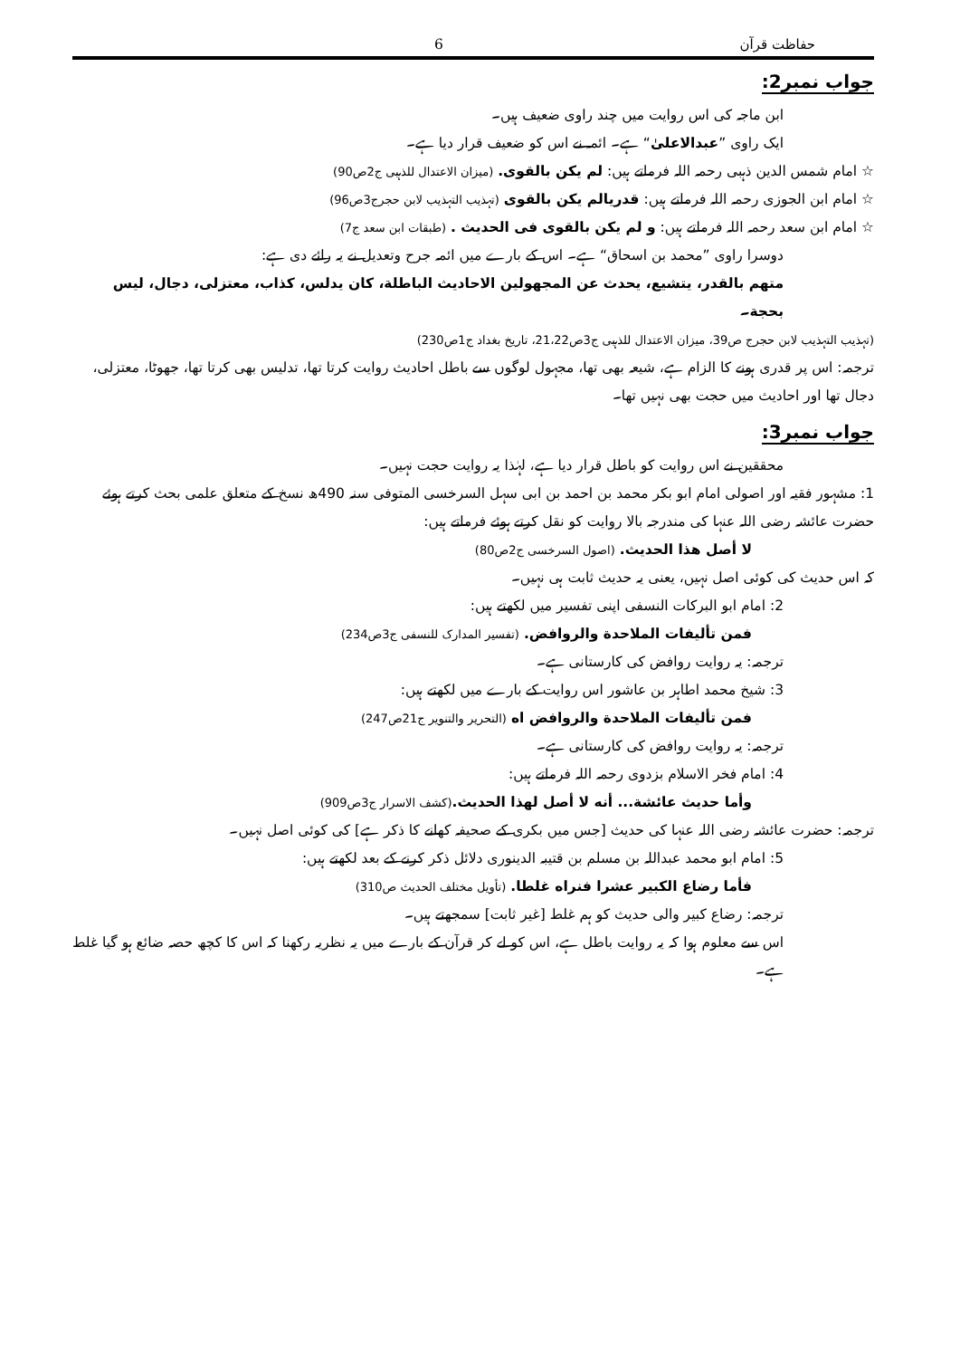حفاظت قرآن 6
جواب نمبر2:
ابن ماجہ کی اس روایت میں چند راوی ضعیف ہیں۔
ایک راوی ”عبدالاعلیٰ“ ہے۔ ائمہ نے اس کو ضعیف قرار دیا ہے۔
☆ امام شمس الدین ذہبی رحمہ اللہ فرماتے ہیں: لم یکن بالقوی. (میزان الاعتدال للذہبی ج2ص90)
☆ امام ابن الجوزی رحمہ اللہ فرماتے ہیں: قدریالم یکن بالقوی (تہذیب التہذیب لابن حجرج3ص96)
☆ امام ابن سعد رحمہ اللہ فرماتے ہیں: و لم یکن بالقوی فی الحدیث . (طبقات ابن سعد ج7)
دوسرا راوی ”محمد بن اسحاق“ ہے۔ اس کے بارے میں ائمہ جرح وتعدیل نے یہ رائے دی ہے:
متهم بالقدر، يتشيع، يحدث عن المجهولين الاحاديث الباطلة، كان يدلس، كذاب، معتزلی، دجال، ليس بحجة۔
(تہذیب التہذیب لابن حجرج ص39، میزان الاعتدال للذہبی ج3ص21،22، تاریخ بغداد ج1ص230)
ترجمہ: اس پر قدری ہونے کا الزام ہے، شیعہ بھی تھا، مجہول لوگوں سے باطل احادیث روایت کرتا تھا، تدلیس بھی کرتا تھا، جھوٹا، معتزلی، دجال تھا اور احادیث میں حجت بھی نہیں تھا۔
جواب نمبر3:
محققین نے اس روایت کو باطل قرار دیا ہے، لہٰذا یہ روایت حجت نہیں۔
1: مشہور فقیہ اور اصولی امام ابو بکر محمد بن احمد بن ابی سہل السرخسی المتوفی سنہ 490ھ نسخ کے متعلق علمی بحث کرتے ہوئے حضرت عائشہ رضی اللہ عنہا کی مندرجہ بالا روایت کو نقل کرتے ہوئے فرماتے ہیں:
لا أصل هذا الحديث. (اصول السرخسی ج2ص80)
کہ اس حدیث کی کوئی اصل نہیں، یعنی یہ حدیث ثابت ہی نہیں۔
2: امام ابو البرکات النسفی اپنی تفسیر میں لکھتے ہیں:
فمن تأليفات الملاحدة والروافض. (تفسیر المدارک للنسفی ج3ص234)
ترجمہ: یہ روایت روافض کی کارستانی ہے۔
3: شیخ محمد اطاہر بن عاشور اس روایت کے بارے میں لکھتے ہیں:
فمن تأليفات الملاحدة والروافض اه (التحریر والتنویر ج21ص247)
ترجمہ: یہ روایت روافض کی کارستانی ہے۔
4: امام فخر الاسلام بزدوی رحمہ اللہ فرماتے ہیں:
وأما حديث عائشة... أنه لا أصل لهذا الحديث.(کشف الاسرار ج3ص909)
ترجمہ: حضرت عائشہ رضی اللہ عنہا کی حدیث [جس میں بکری کے صحیفہ کھانے کا ذکر ہے] کی کوئی اصل نہیں۔
5: امام ابو محمد عبداللہ بن مسلم بن قتیبہ الدینوری دلائل ذکر کرنے کے بعد لکھتے ہیں:
فأما رضاع الكبير عشرا فنراه غلطا. (تأویل مختلف الحدیث ص310)
ترجمہ: رضاع کبیر والی حدیث کو ہم غلط [غیر ثابت] سمجھتے ہیں۔
اس سے معلوم ہوا کہ یہ روایت باطل ہے، اس کو لے کر قرآن کے بارے میں یہ نظریہ رکھنا کہ اس کا کچھ حصہ ضائع ہو گیا غلط ہے۔